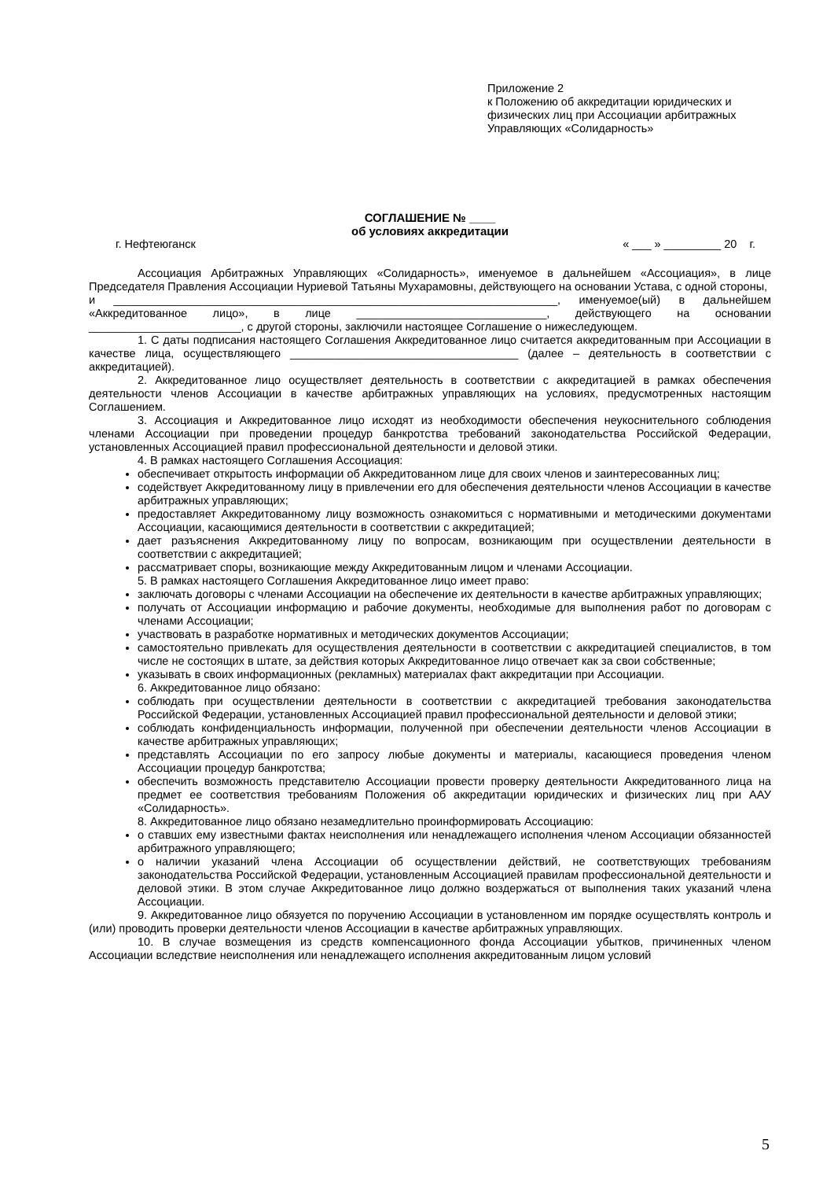Приложение 2
к Положению об аккредитации юридических и физических лиц при Ассоциации арбитражных Управляющих «Солидарность»
СОГЛАШЕНИЕ № ____
об условиях аккредитации
г. Нефтеюганск « ___ » _________ 20 г.
Ассоциация Арбитражных Управляющих «Солидарность», именуемое в дальнейшем «Ассоциация», в лице Председателя Правления Ассоциации Нуриевой Татьяны Мухарамовны, действующего на основании Устава, с одной стороны,
и ______________________________________________________________________, именуемое(ый) в дальнейшем «Аккредитованное лицо», в лице ______________________________, действующего на основании ________________________, с другой стороны, заключили настоящее Соглашение о нижеследующем.
1. С даты подписания настоящего Соглашения Аккредитованное лицо считается аккредитованным при Ассоциации в качестве лица, осуществляющего ____________________________________ (далее – деятельность в соответствии с аккредитацией).
2. Аккредитованное лицо осуществляет деятельность в соответствии с аккредитацией в рамках обеспечения деятельности членов Ассоциации в качестве арбитражных управляющих на условиях, предусмотренных настоящим Соглашением.
3. Ассоциация и Аккредитованное лицо исходят из необходимости обеспечения неукоснительного соблюдения членами Ассоциации при проведении процедур банкротства требований законодательства Российской Федерации, установленных Ассоциацией правил профессиональной деятельности и деловой этики.
4. В рамках настоящего Соглашения Ассоциация:
обеспечивает открытость информации об Аккредитованном лице для своих членов и заинтересованных лиц;
содействует Аккредитованному лицу в привлечении его для обеспечения деятельности членов Ассоциации в качестве арбитражных управляющих;
предоставляет Аккредитованному лицу возможность ознакомиться с нормативными и методическими документами Ассоциации, касающимися деятельности в соответствии с аккредитацией;
дает разъяснения Аккредитованному лицу по вопросам, возникающим при осуществлении деятельности в соответствии с аккредитацией;
рассматривает споры, возникающие между Аккредитованным лицом и членами Ассоциации.
5. В рамках настоящего Соглашения Аккредитованное лицо имеет право:
заключать договоры с членами Ассоциации на обеспечение их деятельности в качестве арбитражных управляющих;
получать от Ассоциации информацию и рабочие документы, необходимые для выполнения работ по договорам с членами Ассоциации;
участвовать в разработке нормативных и методических документов Ассоциации;
самостоятельно привлекать для осуществления деятельности в соответствии с аккредитацией специалистов, в том числе не состоящих в штате, за действия которых Аккредитованное лицо отвечает как за свои собственные;
указывать в своих информационных (рекламных) материалах факт аккредитации при Ассоциации.
6. Аккредитованное лицо обязано:
соблюдать при осуществлении деятельности в соответствии с аккредитацией требования законодательства Российской Федерации, установленных Ассоциацией правил профессиональной деятельности и деловой этики;
соблюдать конфиденциальность информации, полученной при обеспечении деятельности членов Ассоциации в качестве арбитражных управляющих;
представлять Ассоциации по его запросу любые документы и материалы, касающиеся проведения членом Ассоциации процедур банкротства;
обеспечить возможность представителю Ассоциации провести проверку деятельности Аккредитованного лица на предмет ее соответствия требованиям Положения об аккредитации юридических и физических лиц при ААУ «Солидарность».
8. Аккредитованное лицо обязано незамедлительно проинформировать Ассоциацию:
о ставших ему известными фактах неисполнения или ненадлежащего исполнения членом Ассоциации обязанностей арбитражного управляющего;
о наличии указаний члена Ассоциации об осуществлении действий, не соответствующих требованиям законодательства Российской Федерации, установленным Ассоциацией правилам профессиональной деятельности и деловой этики. В этом случае Аккредитованное лицо должно воздержаться от выполнения таких указаний члена Ассоциации.
9. Аккредитованное лицо обязуется по поручению Ассоциации в установленном им порядке осуществлять контроль и (или) проводить проверки деятельности членов Ассоциации в качестве арбитражных управляющих.
10. В случае возмещения из средств компенсационного фонда Ассоциации убытков, причиненных членом Ассоциации вследствие неисполнения или ненадлежащего исполнения аккредитованным лицом условий
5